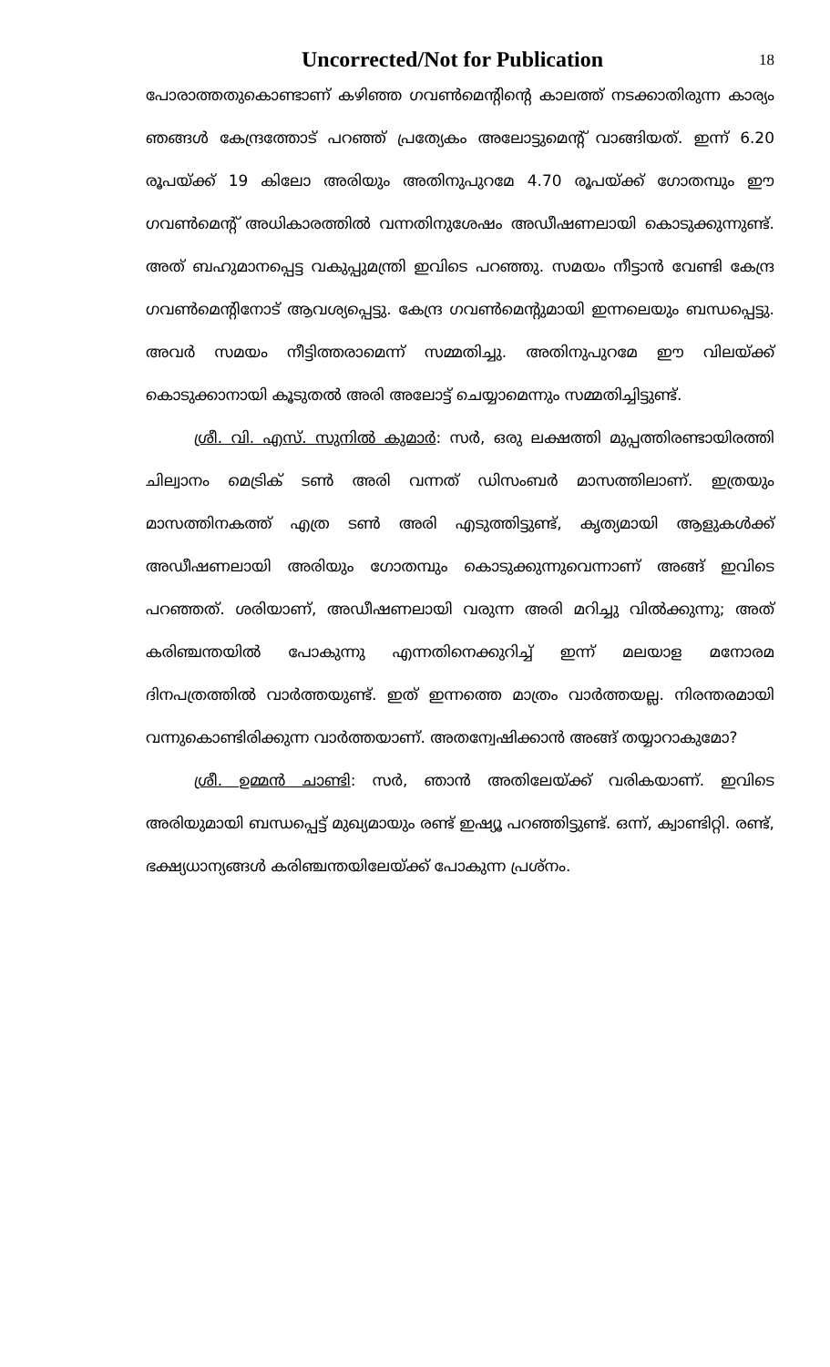18 Uncorrected/Not for Publication
പോരാത്തതുകൊണ്ടാണ് കഴിഞ്ഞ ഗവൺമെന്റിന്റെ കാലത്ത് നടക്കാതിരുന്ന കാര്യം ഞങ്ങൾ കേന്ദ്രത്തോട് പറഞ്ഞ് പ്രത്യേകം അലോട്ടുമെന്റ് വാങ്ങിയത്. ഇന്ന് 6.20 രൂപയ്ക്ക് 19 കിലോ അരിയും അതിനുപുറമേ 4.70 രൂപയ്ക്ക് ഗോതമ്പും ഈ ഗവൺമെന്റ് അധികാരത്തിൽ വന്നതിനുശേഷം അഡീഷണലായി കൊടുക്കുന്നുണ്ട്. അത് ബഹുമാനപ്പെട്ട വകുപ്പുമന്ത്രി ഇവിടെ പറഞ്ഞു. സമയം നീട്ടാൻ വേണ്ടി കേന്ദ്ര ഗവൺമെന്റിനോട് ആവശ്യപ്പെട്ടു. കേന്ദ്ര ഗവൺമെന്റുമായി ഇന്നലെയും ബന്ധപ്പെട്ടു. അവർ സമയം നീട്ടിത്തരാമെന്ന് സമ്മതിച്ചു. അതിനുപുറമേ ഈ വിലയ്ക്ക് കൊടുക്കാനായി കൂടുതൽ അരി അലോട്ട് ചെയ്യാമെന്നും സമ്മതിച്ചിട്ടുണ്ട്.
ശ്രീ. വി. എസ്. സുനിൽ കുമാർ: സർ, ഒരു ലക്ഷത്തി മുപ്പത്തിരണ്ടായിരത്തി ചില്വാനം മെട്രിക് ടൺ അരി വന്നത് ഡിസംബർ മാസത്തിലാണ്. ഇത്രയും മാസത്തിനകത്ത് എത്ര ടൺ അരി എടുത്തിട്ടുണ്ട്, കൃത്യമായി ആളുകൾക്ക് അഡീഷണലായി അരിയും ഗോതമ്പും കൊടുക്കുന്നുവെന്നാണ് അങ്ങ് ഇവിടെ പറഞ്ഞത്. ശരിയാണ്, അഡീഷണലായി വരുന്ന അരി മറിച്ചു വിൽക്കുന്നു; അത് കരിഞ്ചന്തയിൽ പോകുന്നു എന്നതിനെക്കുറിച്ച് ഇന്ന് മലയാള മനോരമ ദിനപത്രത്തിൽ വാർത്തയുണ്ട്. ഇത് ഇന്നത്തെ മാത്രം വാർത്തയല്ല. നിരന്തരമായി വന്നുകൊണ്ടിരിക്കുന്ന വാർത്തയാണ്. അതന്വേഷിക്കാൻ അങ്ങ് തയ്യാറാകുമോ?
ശ്രീ. ഉമ്മൻ ചാണ്ടി: സർ, ഞാൻ അതിലേയ്ക്ക് വരികയാണ്. ഇവിടെ അരിയുമായി ബന്ധപ്പെട്ട് മുഖ്യമായും രണ്ട് ഇഷ്യൂ പറഞ്ഞിട്ടുണ്ട്. ഒന്ന്, ക്വാണ്ടിറ്റി. രണ്ട്, ഭക്ഷ്യധാന്യങ്ങൾ കരിഞ്ചന്തയിലേയ്ക്ക് പോകുന്ന പ്രശ്നം.